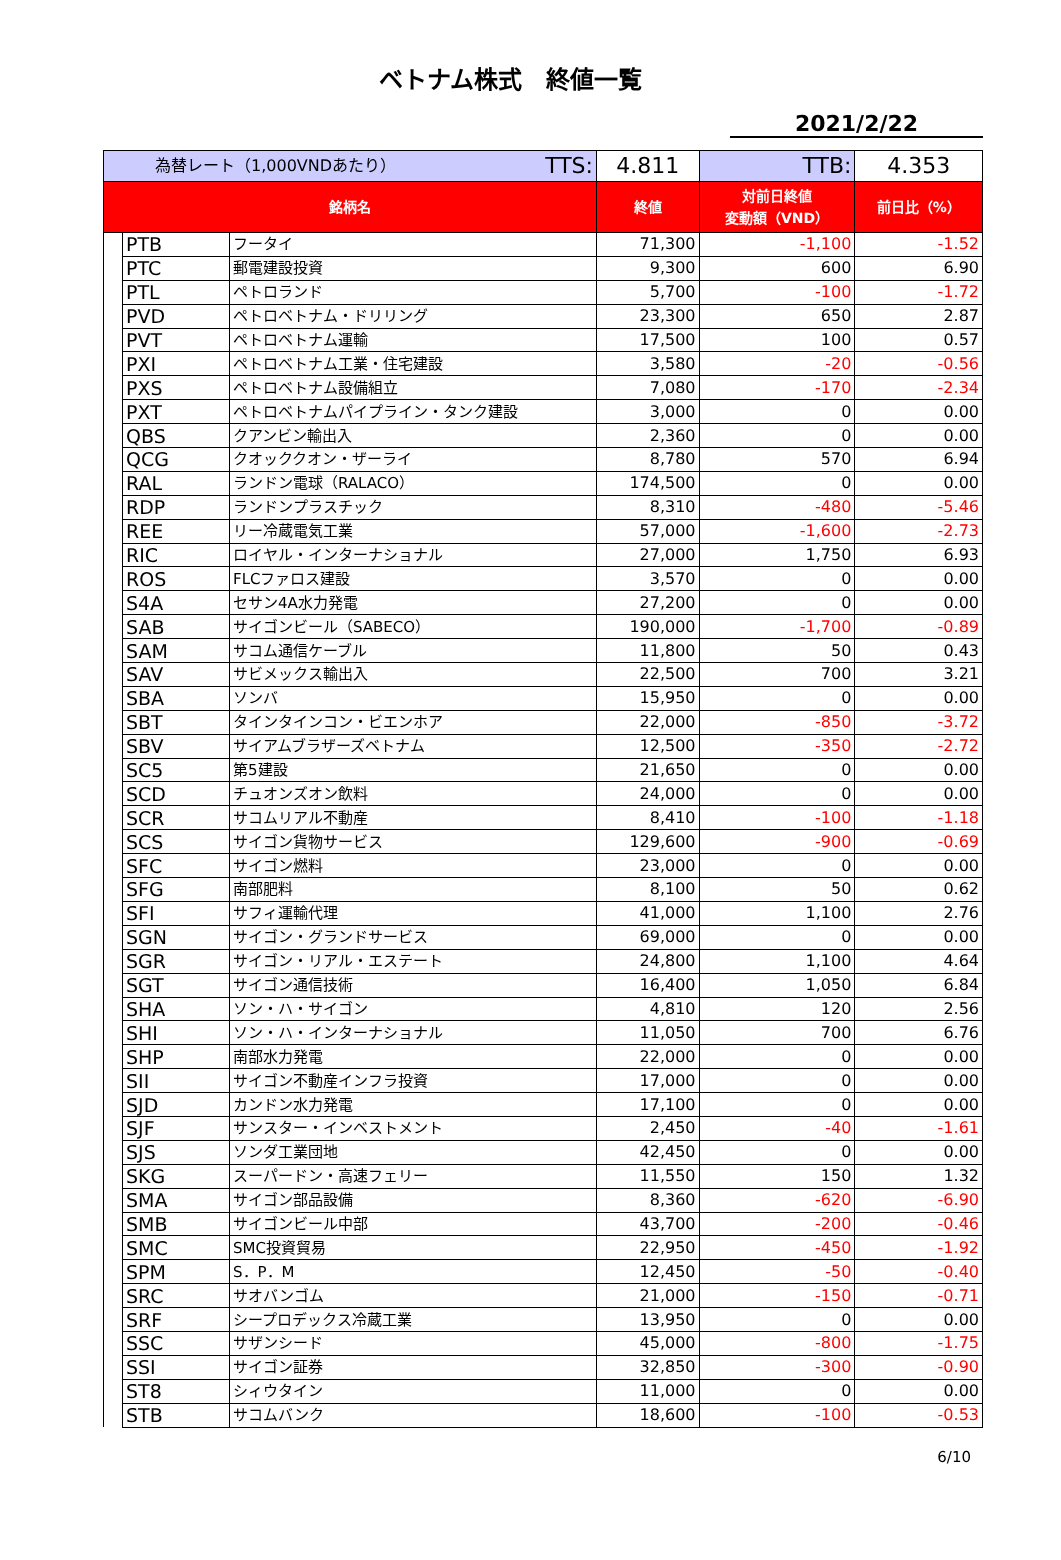ベトナム株式　終値一覧
2021/2/22
| 為替レート（1,000VNDあたり） TTS: | | | 4.811 | TTB: | 4.353 |
| 銘柄名 | | | 終値 | 対前日終値 変動額（VND） | 前日比（%） |
| | PTB | フータイ | 71,300 | -1,100 | -1.52 |
| | PTC | 郵電建設投資 | 9,300 | 600 | 6.90 |
| | PTL | ペトロランド | 5,700 | -100 | -1.72 |
| | PVD | ペトロベトナム・ドリリング | 23,300 | 650 | 2.87 |
| | PVT | ペトロベトナム運輸 | 17,500 | 100 | 0.57 |
| | PXI | ペトロベトナム工業・住宅建設 | 3,580 | -20 | -0.56 |
| | PXS | ペトロベトナム設備組立 | 7,080 | -170 | -2.34 |
| | PXT | ペトロベトナムパイプライン・タンク建設 | 3,000 | 0 | 0.00 |
| | QBS | クアンビン輸出入 | 2,360 | 0 | 0.00 |
| | QCG | クオッククオン・ザーライ | 8,780 | 570 | 6.94 |
| | RAL | ランドン電球（RALACO） | 174,500 | 0 | 0.00 |
| | RDP | ランドンプラスチック | 8,310 | -480 | -5.46 |
| | REE | リー冷蔵電気工業 | 57,000 | -1,600 | -2.73 |
| | RIC | ロイヤル・インターナショナル | 27,000 | 1,750 | 6.93 |
| | ROS | FLCファロス建設 | 3,570 | 0 | 0.00 |
| | S4A | セサン4A水力発電 | 27,200 | 0 | 0.00 |
| | SAB | サイゴンビール（SABECO） | 190,000 | -1,700 | -0.89 |
| | SAM | サコム通信ケーブル | 11,800 | 50 | 0.43 |
| | SAV | サビメックス輸出入 | 22,500 | 700 | 3.21 |
| | SBA | ソンバ | 15,950 | 0 | 0.00 |
| | SBT | タインタインコン・ビエンホア | 22,000 | -850 | -3.72 |
| | SBV | サイアムブラザーズベトナム | 12,500 | -350 | -2.72 |
| | SC5 | 第5建設 | 21,650 | 0 | 0.00 |
| | SCD | チュオンズオン飲料 | 24,000 | 0 | 0.00 |
| | SCR | サコムリアル不動産 | 8,410 | -100 | -1.18 |
| | SCS | サイゴン貨物サービス | 129,600 | -900 | -0.69 |
| | SFC | サイゴン燃料 | 23,000 | 0 | 0.00 |
| | SFG | 南部肥料 | 8,100 | 50 | 0.62 |
| | SFI | サフィ運輸代理 | 41,000 | 1,100 | 2.76 |
| | SGN | サイゴン・グランドサービス | 69,000 | 0 | 0.00 |
| | SGR | サイゴン・リアル・エステート | 24,800 | 1,100 | 4.64 |
| | SGT | サイゴン通信技術 | 16,400 | 1,050 | 6.84 |
| | SHA | ソン・ハ・サイゴン | 4,810 | 120 | 2.56 |
| | SHI | ソン・ハ・インターナショナル | 11,050 | 700 | 6.76 |
| | SHP | 南部水力発電 | 22,000 | 0 | 0.00 |
| | SII | サイゴン不動産インフラ投資 | 17,000 | 0 | 0.00 |
| | SJD | カンドン水力発電 | 17,100 | 0 | 0.00 |
| | SJF | サンスター・インベストメント | 2,450 | -40 | -1.61 |
| | SJS | ソンダ工業団地 | 42,450 | 0 | 0.00 |
| | SKG | スーパードン・高速フェリー | 11,550 | 150 | 1.32 |
| | SMA | サイゴン部品設備 | 8,360 | -620 | -6.90 |
| | SMB | サイゴンビール中部 | 43,700 | -200 | -0.46 |
| | SMC | SMC投資貿易 | 22,950 | -450 | -1.92 |
| | SPM | S．P．M | 12,450 | -50 | -0.40 |
| | SRC | サオバンゴム | 21,000 | -150 | -0.71 |
| | SRF | シープロデックス冷蔵工業 | 13,950 | 0 | 0.00 |
| | SSC | サザンシード | 45,000 | -800 | -1.75 |
| | SSI | サイゴン証券 | 32,850 | -300 | -0.90 |
| | ST8 | シィウタイン | 11,000 | 0 | 0.00 |
| | STB | サコムバンク | 18,600 | -100 | -0.53 |
6/10